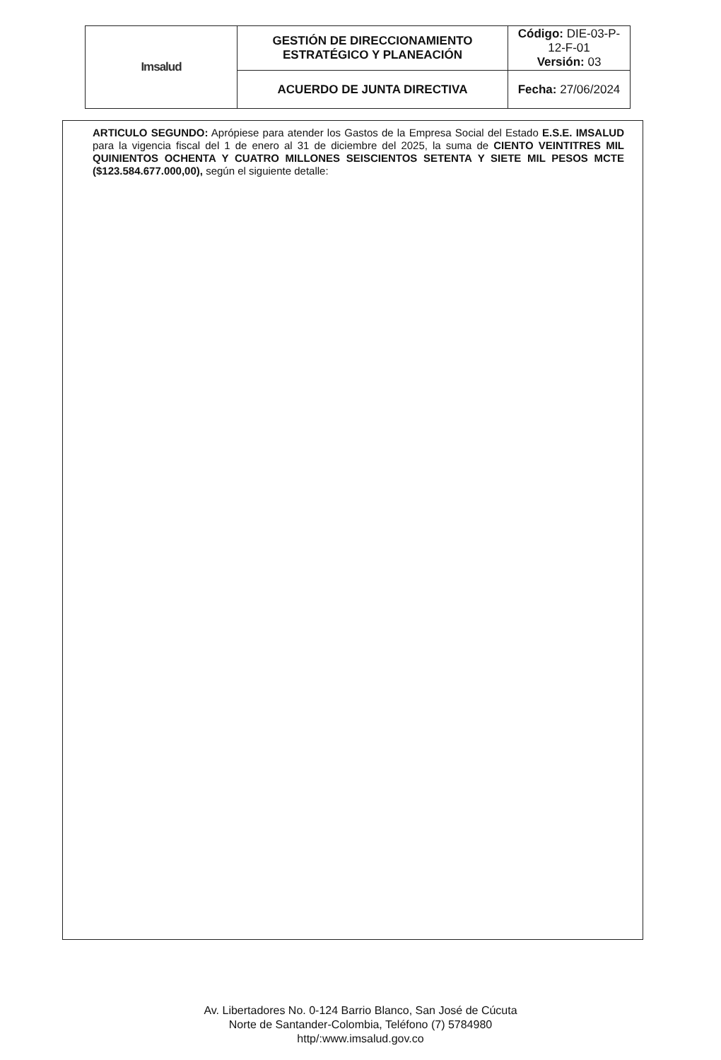| Imsalud | GESTIÓN DE DIRECCIONAMIENTO ESTRATÉGICO Y PLANEACIÓN | Código: DIE-03-P- 12-F-01 Versión: 03 |
| | ACUERDO DE JUNTA DIRECTIVA | Fecha: 27/06/2024 |
ARTICULO SEGUNDO: Aprópiese para atender los Gastos de la Empresa Social del Estado E.S.E. IMSALUD para la vigencia fiscal del 1 de enero al 31 de diciembre del 2025, la suma de CIENTO VEINTITRES MIL QUINIENTOS OCHENTA Y CUATRO MILLONES SEISCIENTOS SETENTA Y SIETE MIL PESOS MCTE ($123.584.677.000,00), según el siguiente detalle:
Av. Libertadores No. 0-124 Barrio Blanco, San José de Cúcuta
Norte de Santander-Colombia, Teléfono (7) 5784980
http/:www.imsalud.gov.co